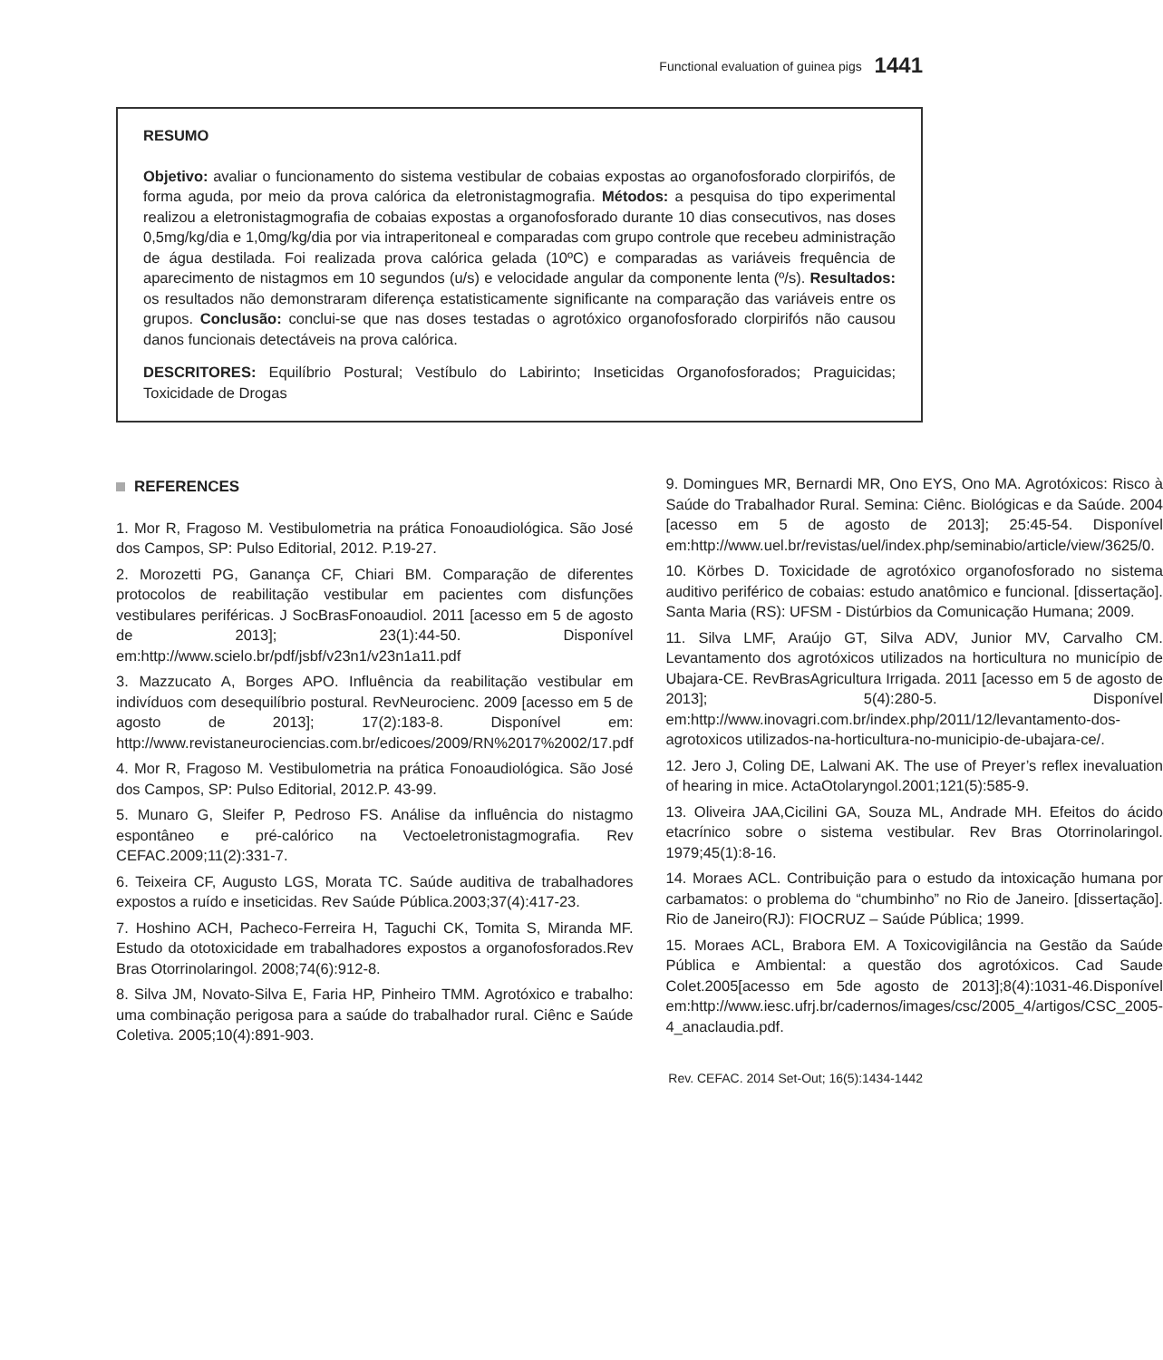Functional evaluation of guinea pigs 1441
RESUMO
Objetivo: avaliar o funcionamento do sistema vestibular de cobaias expostas ao organofosforado clorpirifós, de forma aguda, por meio da prova calórica da eletronistagmografia. Métodos: a pesquisa do tipo experimental realizou a eletronistagmografia de cobaias expostas a organofosforado durante 10 dias consecutivos, nas doses 0,5mg/kg/dia e 1,0mg/kg/dia por via intraperitoneal e comparadas com grupo controle que recebeu administração de água destilada. Foi realizada prova calórica gelada (10ºC) e comparadas as variáveis frequência de aparecimento de nistagmos em 10 segundos (u/s) e velocidade angular da componente lenta (º/s). Resultados: os resultados não demonstraram diferença estatisticamente significante na comparação das variáveis entre os grupos. Conclusão: conclui-se que nas doses testadas o agrotóxico organofosforado clorpirifós não causou danos funcionais detectáveis na prova calórica.
DESCRITORES: Equilíbrio Postural; Vestíbulo do Labirinto; Inseticidas Organofosforados; Praguicidas; Toxicidade de Drogas
REFERENCES
1. Mor R, Fragoso M. Vestibulometria na prática Fonoaudiológica. São José dos Campos, SP: Pulso Editorial, 2012. P.19-27.
2. Morozetti PG, Ganança CF, Chiari BM. Comparação de diferentes protocolos de reabilitação vestibular em pacientes com disfunções vestibulares periféricas. J SocBrasFonoaudiol. 2011 [acesso em 5 de agosto de 2013]; 23(1):44-50. Disponível em:http://www.scielo.br/pdf/jsbf/v23n1/v23n1a11.pdf
3. Mazzucato A, Borges APO. Influência da reabilitação vestibular em indivíduos com desequilíbrio postural. RevNeurocienc. 2009 [acesso em 5 de agosto de 2013]; 17(2):183-8. Disponível em: http://www.revistaneurociencias.com.br/edicoes/2009/RN%2017%2002/17.pdf
4. Mor R, Fragoso M. Vestibulometria na prática Fonoaudiológica. São José dos Campos, SP: Pulso Editorial, 2012.P. 43-99.
5. Munaro G, Sleifer P, Pedroso FS. Análise da influência do nistagmo espontâneo e pré-calórico na Vectoeletronistagmografia. Rev CEFAC.2009;11(2):331-7.
6. Teixeira CF, Augusto LGS, Morata TC. Saúde auditiva de trabalhadores expostos a ruído e inseticidas. Rev Saúde Pública.2003;37(4):417-23.
7. Hoshino ACH, Pacheco-Ferreira H, Taguchi CK, Tomita S, Miranda MF. Estudo da ototoxicidade em trabalhadores expostos a organofosforados.Rev Bras Otorrinolaringol. 2008;74(6):912-8.
8. Silva JM, Novato-Silva E, Faria HP, Pinheiro TMM. Agrotóxico e trabalho: uma combinação perigosa para a saúde do trabalhador rural. Ciênc e Saúde Coletiva. 2005;10(4):891-903.
9. Domingues MR, Bernardi MR, Ono EYS, Ono MA. Agrotóxicos: Risco à Saúde do Trabalhador Rural. Semina: Ciênc. Biológicas e da Saúde. 2004 [acesso em 5 de agosto de 2013]; 25:45-54. Disponível em:http://www.uel.br/revistas/uel/index.php/seminabio/article/view/3625/0.
10. Körbes D. Toxicidade de agrotóxico organofosforado no sistema auditivo periférico de cobaias: estudo anatômico e funcional. [dissertação]. Santa Maria (RS): UFSM - Distúrbios da Comunicação Humana; 2009.
11. Silva LMF, Araújo GT, Silva ADV, Junior MV, Carvalho CM. Levantamento dos agrotóxicos utilizados na horticultura no município de Ubajara-CE. RevBrasAgricultura Irrigada. 2011 [acesso em 5 de agosto de 2013]; 5(4):280-5. Disponível em:http://www.inovagri.com.br/index.php/2011/12/levantamento-dos-agrotoxicos utilizados-na-horticultura-no-municipio-de-ubajara-ce/.
12. Jero J, Coling DE, Lalwani AK. The use of Preyer’s reflex inevaluation of hearing in mice. ActaOtolaryngol.2001;121(5):585-9.
13. Oliveira JAA,Cicilini GA, Souza ML, Andrade MH. Efeitos do ácido etacrínico sobre o sistema vestibular. Rev Bras Otorrinolaringol. 1979;45(1):8-16.
14. Moraes ACL. Contribuição para o estudo da intoxicação humana por carbamatos: o problema do “chumbinho” no Rio de Janeiro. [dissertação]. Rio de Janeiro(RJ): FIOCRUZ – Saúde Pública; 1999.
15. Moraes ACL, Brabora EM. A Toxicovigilância na Gestão da Saúde Pública e Ambiental: a questão dos agrotóxicos. Cad Saude Colet.2005[acesso em 5de agosto de 2013];8(4):1031-46.Disponível em:http://www.iesc.ufrj.br/cadernos/images/csc/2005_4/artigos/CSC_2005-4_anaclaudia.pdf.
Rev. CEFAC. 2014 Set-Out; 16(5):1434-1442